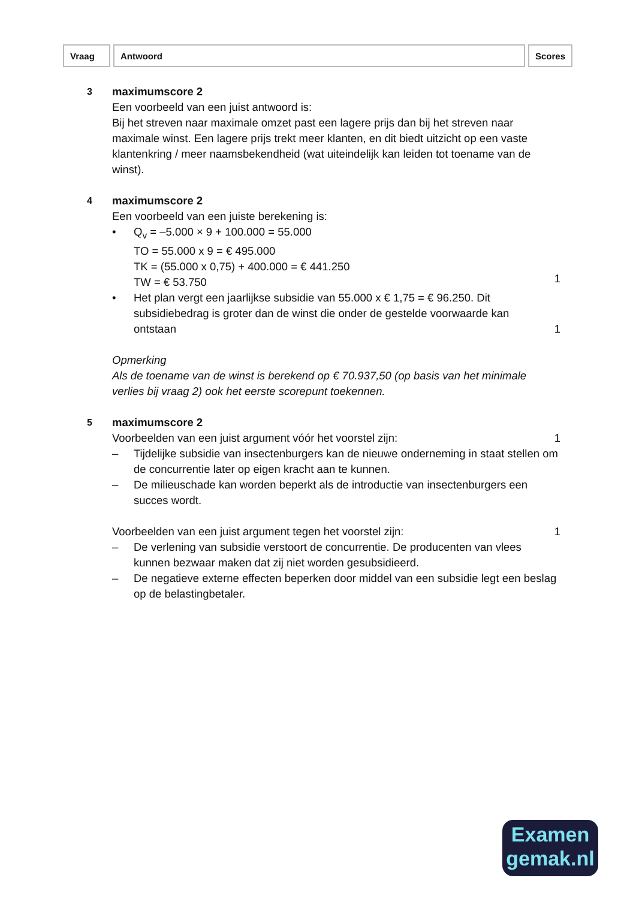| Vraag | Antwoord | Scores |
3
maximumscore 2
Een voorbeeld van een juist antwoord is:
Bij het streven naar maximale omzet past een lagere prijs dan bij het streven naar maximale winst. Een lagere prijs trekt meer klanten, en dit biedt uitzicht op een vaste klantenkring / meer naamsbekendheid (wat uiteindelijk kan leiden tot toename van de winst).
4
maximumscore 2
Een voorbeeld van een juiste berekening is:
• Q<sub>v</sub> = –5.000 × 9 + 100.000 = 55.000
TO = 55.000 x 9 = € 495.000
TK = (55.000 x 0,75) + 400.000 = € 441.250
TW = € 53.750
1
• Het plan vergt een jaarlijkse subsidie van 55.000 x € 1,75 = € 96.250. Dit subsidiebedrag is groter dan de winst die onder de gestelde voorwaarde kan ontstaan
1
Opmerking
Als de toename van de winst is berekend op € 70.937,50 (op basis van het minimale verlies bij vraag 2) ook het eerste scorepunt toekennen.
5
maximumscore 2
Voorbeelden van een juist argument vóór het voorstel zijn:
1
– Tijdelijke subsidie van insectenburgers kan de nieuwe onderneming in staat stellen om de concurrentie later op eigen kracht aan te kunnen.
– De milieuschade kan worden beperkt als de introductie van insectenburgers een succes wordt.
Voorbeelden van een juist argument tegen het voorstel zijn:
1
– De verlening van subsidie verstoort de concurrentie. De producenten van vlees kunnen bezwaar maken dat zij niet worden gesubsidieerd.
– De negatieve externe effecten beperken door middel van een subsidie legt een beslag op de belastingbetaler.
Examen
gemak.nl